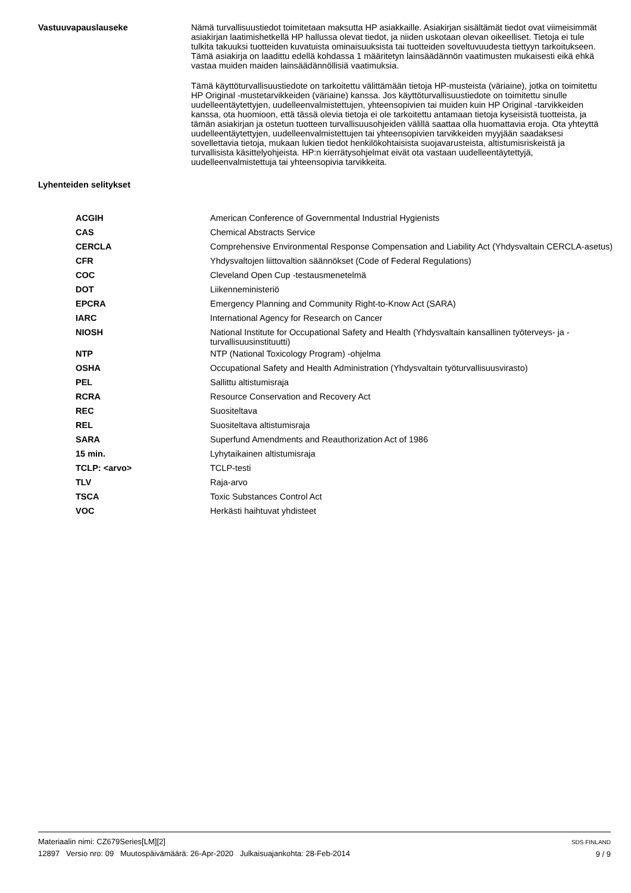Vastuuvapauslauseke
Nämä turvallisuustiedot toimitetaan maksutta HP asiakkaille. Asiakirjan sisältämät tiedot ovat viimeisimmät asiakirjan laatimishetkellä HP hallussa olevat tiedot, ja niiden uskotaan olevan oikeelliset. Tietoja ei tule tulkita takuuksi tuotteiden kuvatuista ominaisuuksista tai tuotteiden soveltuvuudesta tiettyyn tarkoitukseen. Tämä asiakirja on laadittu edellä kohdassa 1 määritetyn lainsäädännön vaatimusten mukaisesti eikä ehkä vastaa muiden maiden lainsäädännöllisiä vaatimuksia.
Tämä käyttöturvallisuustiedote on tarkoitettu välittämään tietoja HP-musteista (väriaine), jotka on toimitettu HP Original -mustetarvikkeiden (väriaine) kanssa. Jos käyttöturvallisuustiedote on toimitettu sinulle uudelleentäytettyjen, uudelleenvalmistettujen, yhteensopivien tai muiden kuin HP Original -tarvikkeiden kanssa, ota huomioon, että tässä olevia tietoja ei ole tarkoitettu antamaan tietoja kyseisistä tuotteista, ja tämän asiakirjan ja ostetun tuotteen turvallisuusohjeiden välillä saattaa olla huomattavia eroja. Ota yhteyttä uudelleentäytettyjen, uudelleenvalmistettujen tai yhteensopivien tarvikkeiden myyjään saadaksesi sovellettavia tietoja, mukaan lukien tiedot henkilökohtaisista suojavarusteista, altistumisriskeistä ja turvallisista käsittelyohjeista. HP:n kierrätysohjelmat eivät ota vastaan uudelleentäytettyjä, uudelleenvalmistettuja tai yhteensopivia tarvikkeita.
Lyhenteiden selitykset
| ACGIH | American Conference of Governmental Industrial Hygienists |
| CAS | Chemical Abstracts Service |
| CERCLA | Comprehensive Environmental Response Compensation and Liability Act (Yhdysvaltain CERCLA-asetus) |
| CFR | Yhdysvaltojen liittovaltion säännökset (Code of Federal Regulations) |
| COC | Cleveland Open Cup -testausmenetelmä |
| DOT | Liikenneministeriö |
| EPCRA | Emergency Planning and Community Right-to-Know Act (SARA) |
| IARC | International Agency for Research on Cancer |
| NIOSH | National Institute for Occupational Safety and Health (Yhdysvaltain kansallinen työterveys- ja -turvallisuusinstituutti) |
| NTP | NTP (National Toxicology Program) -ohjelma |
| OSHA | Occupational Safety and Health Administration (Yhdysvaltain työturvallisuusvirasto) |
| PEL | Sallittu altistumisraja |
| RCRA | Resource Conservation and Recovery Act |
| REC | Suositeltava |
| REL | Suositeltava altistumisraja |
| SARA | Superfund Amendments and Reauthorization Act of 1986 |
| 15 min. | Lyhytaikainen altistumisraja |
| TCLP: <arvo> | TCLP-testi |
| TLV | Raja-arvo |
| TSCA | Toxic Substances Control Act |
| VOC | Herkästi haihtuvat yhdisteet |
Materiaalin nimi: CZ679Series[LM][2]
12897 Versio nro: 09 Muutospäivämäärä: 26-Apr-2020 Julkaisuajankohta: 28-Feb-2014
SDS FINLAND
9 / 9